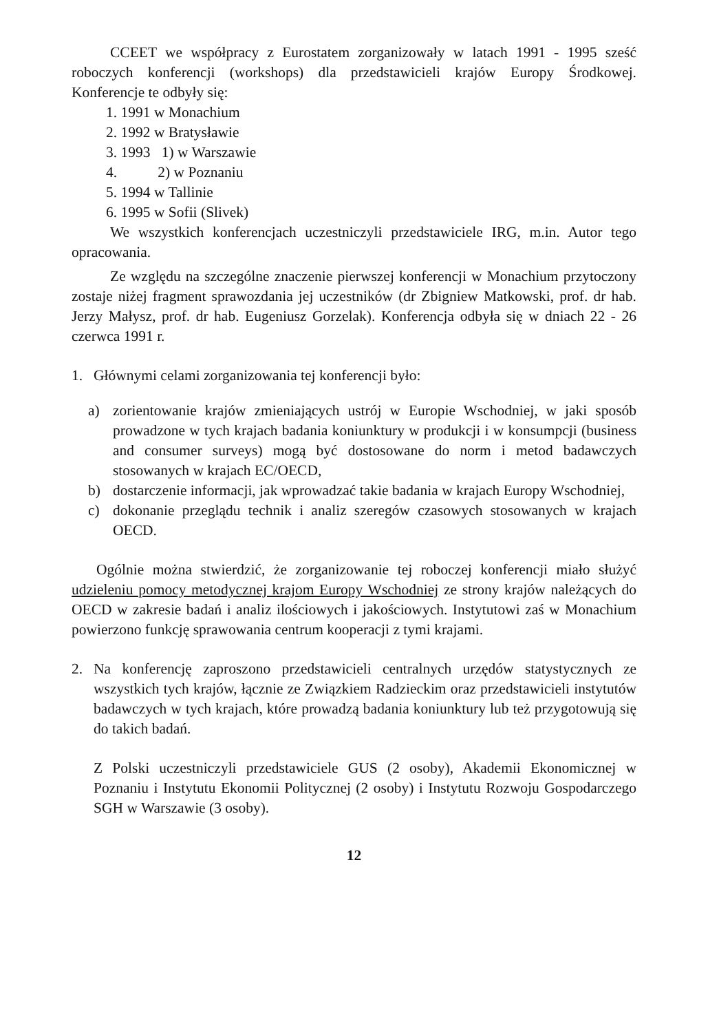CCEET we współpracy z Eurostatem zorganizowały w latach 1991 - 1995 sześć roboczych konferencji (workshops) dla przedstawicieli krajów Europy Środkowej. Konferencje te odbyły się:
1. 1991 w Monachium
2. 1992 w Bratysławie
3. 1993 1) w Warszawie
4. 2) w Poznaniu
5. 1994 w Tallinie
6. 1995 w Sofii (Slivek)
We wszystkich konferencjach uczestniczyli przedstawiciele IRG, m.in. Autor tego opracowania.
Ze względu na szczególne znaczenie pierwszej konferencji w Monachium przytoczony zostaje niżej fragment sprawozdania jej uczestników (dr Zbigniew Matkowski, prof. dr hab. Jerzy Małysz, prof. dr hab. Eugeniusz Gorzelak). Konferencja odbyła się w dniach 22 - 26 czerwca 1991 r.
1. Głównymi celami zorganizowania tej konferencji było:
a) zorientowanie krajów zmieniających ustrój w Europie Wschodniej, w jaki sposób prowadzone w tych krajach badania koniunktury w produkcji i w konsumpcji (business and consumer surveys) mogą być dostosowane do norm i metod badawczych stosowanych w krajach EC/OECD,
b) dostarczenie informacji, jak wprowadzać takie badania w krajach Europy Wschodniej,
c) dokonanie przeglądu technik i analiz szeregów czasowych stosowanych w krajach OECD.
Ogólnie można stwierdzić, że zorganizowanie tej roboczej konferencji miało służyć udzieleniu pomocy metodycznej krajom Europy Wschodniej ze strony krajów należących do OECD w zakresie badań i analiz ilościowych i jakościowych. Instytutowi zaś w Monachium powierzono funkcję sprawowania centrum kooperacji z tymi krajami.
2. Na konferencję zaproszono przedstawicieli centralnych urzędów statystycznych ze wszystkich tych krajów, łącznie ze Związkiem Radzieckim oraz przedstawicieli instytutów badawczych w tych krajach, które prowadzą badania koniunktury lub też przygotowują się do takich badań.
Z Polski uczestniczyli przedstawiciele GUS (2 osoby), Akademii Ekonomicznej w Poznaniu i Instytutu Ekonomii Politycznej (2 osoby) i Instytutu Rozwoju Gospodarczego SGH w Warszawie (3 osoby).
12